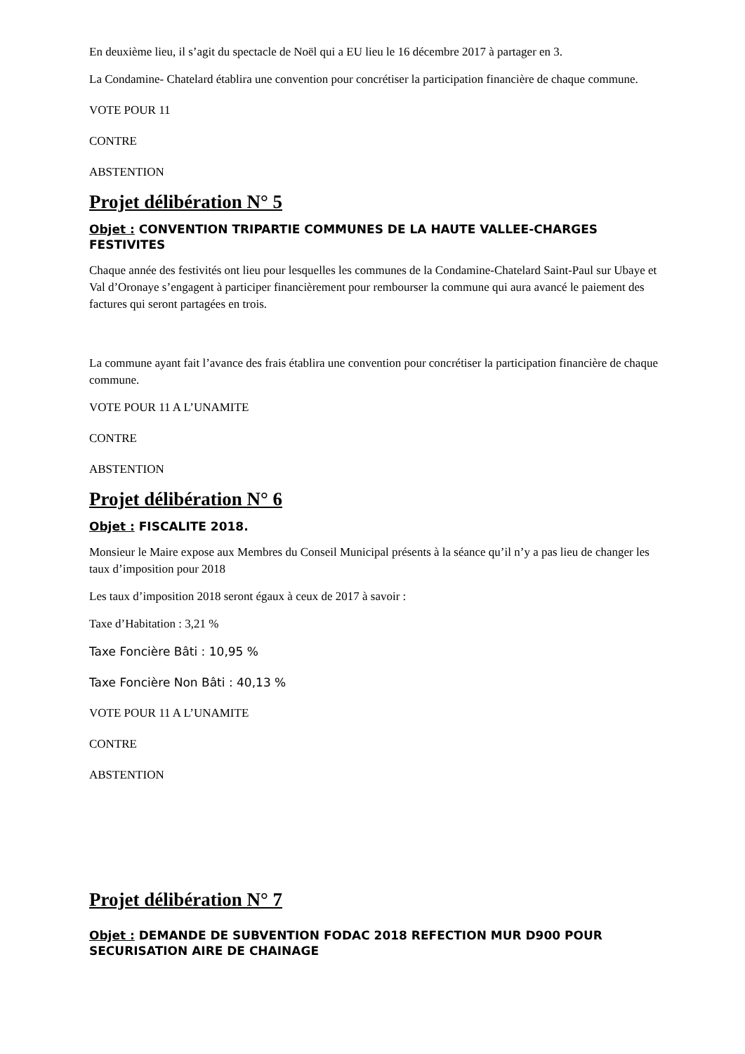En deuxième lieu, il s’agit du spectacle de Noël qui a EU lieu le 16 décembre 2017 à partager en 3.
La Condamine- Chatelard établira une convention pour concrétiser la participation financière de chaque commune.
VOTE POUR 11
CONTRE
ABSTENTION
Projet délibération N° 5
Objet : CONVENTION TRIPARTIE COMMUNES DE LA HAUTE VALLEE-CHARGES FESTIVITES
Chaque année des festivités ont lieu pour lesquelles les communes de la Condamine-Chatelard Saint-Paul sur Ubaye et Val d’Oronaye s’engagent à participer financièrement pour rembourser la commune qui aura avancé le paiement des factures qui seront partagées en trois.
La commune ayant fait l’avance des frais établira une convention pour concrétiser la participation financière de chaque commune.
VOTE POUR 11 A L’UNAMITE
CONTRE
ABSTENTION
Projet délibération N° 6
Objet : FISCALITE 2018.
Monsieur le Maire expose aux Membres du Conseil Municipal présents à la séance qu’il n’y a pas lieu de changer les taux d’imposition pour 2018
Les taux d’imposition 2018 seront égaux à ceux de 2017 à savoir :
Taxe d’Habitation : 3,21 %
Taxe Foncière Bâti : 10,95 %
Taxe Foncière Non Bâti : 40,13 %
VOTE POUR 11 A L’UNAMITE
CONTRE
ABSTENTION
Projet délibération N° 7
Objet : DEMANDE DE SUBVENTION FODAC 2018 REFECTION MUR D900 POUR SECURISATION AIRE DE CHAINAGE